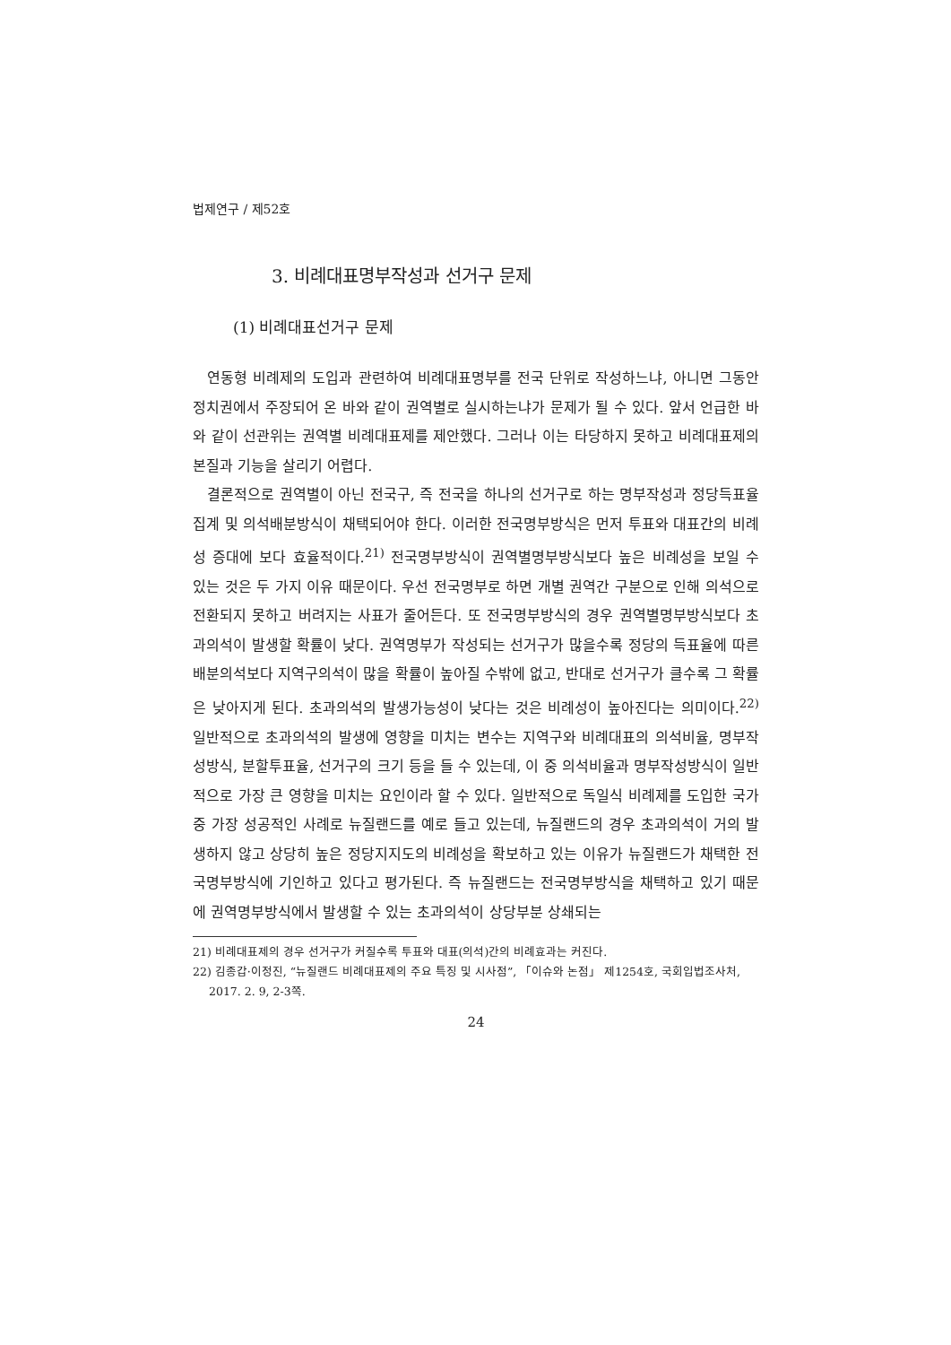법제연구 / 제52호
3. 비례대표명부작성과 선거구 문제
(1) 비례대표선거구 문제
연동형 비례제의 도입과 관련하여 비례대표명부를 전국 단위로 작성하느냐, 아니면 그동안 정치권에서 주장되어 온 바와 같이 권역별로 실시하는냐가 문제가 될 수 있다. 앞서 언급한 바와 같이 선관위는 권역별 비례대표제를 제안했다. 그러나 이는 타당하지 못하고 비례대표제의 본질과 기능을 살리기 어렵다.
결론적으로 권역별이 아닌 전국구, 즉 전국을 하나의 선거구로 하는 명부작성과 정당득표율집계 및 의석배분방식이 채택되어야 한다. 이러한 전국명부방식은 먼저 투표와 대표간의 비례성 증대에 보다 효율적이다.<sup>21)</sup> 전국명부방식이 권역별명부방식보다 높은 비례성을 보일 수 있는 것은 두 가지 이유 때문이다. 우선 전국명부로 하면 개별 권역간 구분으로 인해 의석으로 전환되지 못하고 버려지는 사표가 줄어든다. 또 전국명부방식의 경우 권역별명부방식보다 초과의석이 발생할 확률이 낮다. 권역명부가 작성되는 선거구가 많을수록 정당의 득표율에 따른 배분의석보다 지역구의석이 많을 확률이 높아질 수밖에 없고, 반대로 선거구가 클수록 그 확률은 낮아지게 된다. 초과의석의 발생가능성이 낮다는 것은 비례성이 높아진다는 의미이다.<sup>22)</sup> 일반적으로 초과의석의 발생에 영향을 미치는 변수는 지역구와 비례대표의 의석비율, 명부작성방식, 분할투표율, 선거구의 크기 등을 들 수 있는데, 이 중 의석비율과 명부작성방식이 일반적으로 가장 큰 영향을 미치는 요인이라 할 수 있다. 일반적으로 독일식 비례제를 도입한 국가 중 가장 성공적인 사례로 뉴질랜드를 예로 들고 있는데, 뉴질랜드의 경우 초과의석이 거의 발생하지 않고 상당히 높은 정당지지도의 비례성을 확보하고 있는 이유가 뉴질랜드가 채택한 전국명부방식에 기인하고 있다고 평가된다. 즉 뉴질랜드는 전국명부방식을 채택하고 있기 때문에 권역명부방식에서 발생할 수 있는 초과의석이 상당부분 상쇄되는
21) 비례대표제의 경우 선거구가 커질수록 투표와 대표(의석)간의 비례효과는 커진다.
22) 김종갑·이정진, “뉴질랜드 비례대표제의 주요 특징 및 시사점”, 「이슈와 논점」 제1254호, 국회입법조사처, 2017. 2. 9, 2-3쪽.
24